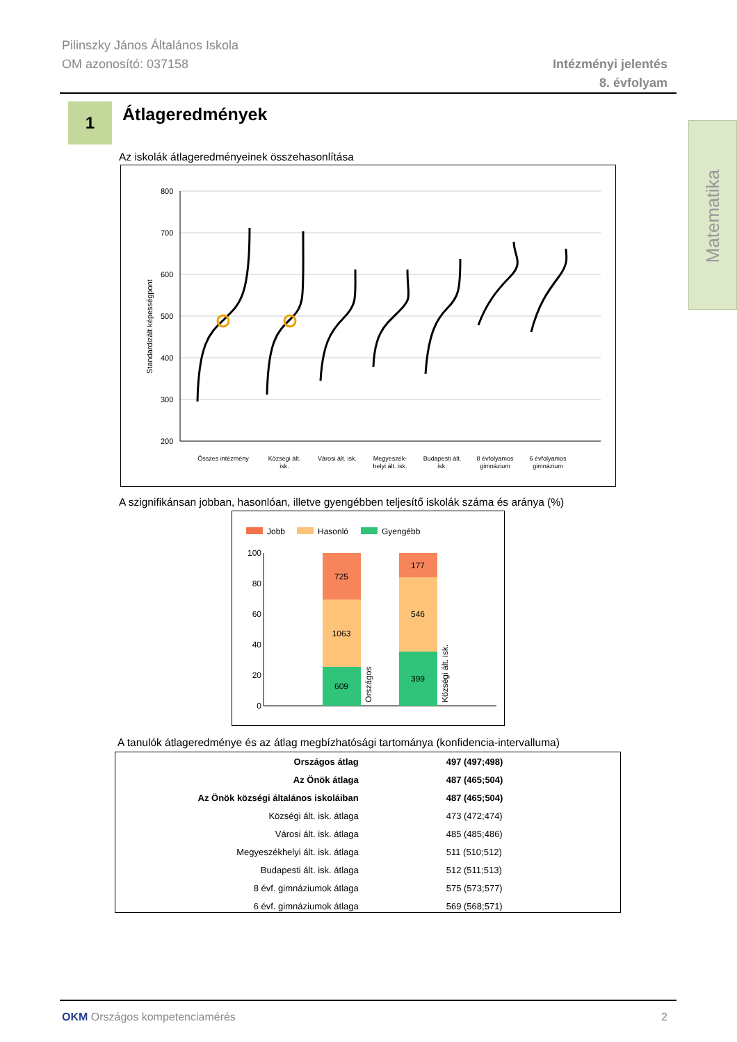Pilinszky János Általános Iskola
OM azonosító: 037158
Intézményi jelentés
8. évfolyam
1 Átlageredmények
Matematika
Az iskolák átlageredményeinek összehasonlítása
Standardizált képességpont
800
700
600
500
400
300
200
Összes intézmény
Községi ált.
isk.
Városi ált. isk.
Megyeszék-
helyi ált. isk.
Budapesti ált.
isk.
8 évfolyamos
gimnázium
6 évfolyamos
gimnázium
A szignifikánsan jobban, hasonlóan, illetve gyengébben teljesítő iskolák száma és aránya (%)
Jobb
Hasonló
Gyengébb
100
80
60
40
20
0
725
1063
609
177
546
399
Országos
Községi ált. isk.
A tanulók átlageredménye és az átlag megbízhatósági tartománya (konfidencia-intervalluma)
| Országos átlag | 497 (497;498) |
| Az Önök átlaga | 487 (465;504) |
| Az Önök községi általános iskoláiban | 487 (465;504) |
| Községi ált. isk. átlaga | 473 (472;474) |
| Városi ált. isk. átlaga | 485 (485;486) |
| Megyeszékhelyi ált. isk. átlaga | 511 (510;512) |
| Budapesti ált. isk. átlaga | 512 (511;513) |
| 8 évf. gimnáziumok átlaga | 575 (573;577) |
| 6 évf. gimnáziumok átlaga | 569 (568;571) |
OKM Országos kompetenciamérés 2